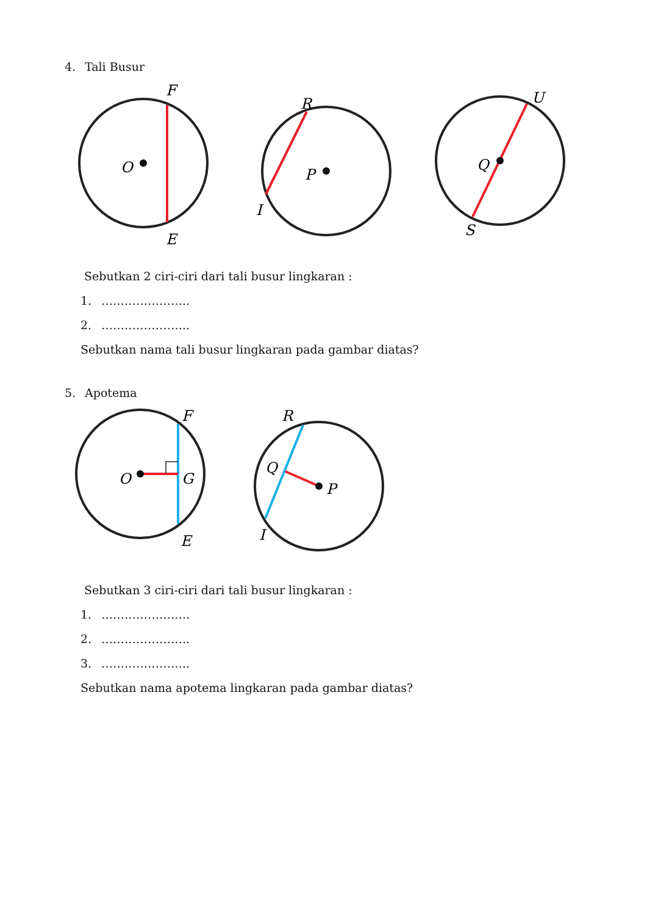4. Tali Busur
O
F
E
P
R
I
Q
U
S
Sebutkan 2 ciri-ciri dari tali busur lingkaran :
1. …………………..
2. …………………..
Sebutkan nama tali busur lingkaran pada gambar diatas?
5. Apotema
O
G
F
E
Q
P
R
I
Sebutkan 3 ciri-ciri dari tali busur lingkaran :
1. …………………..
2. …………………..
3. …………………..
Sebutkan nama apotema lingkaran pada gambar diatas?